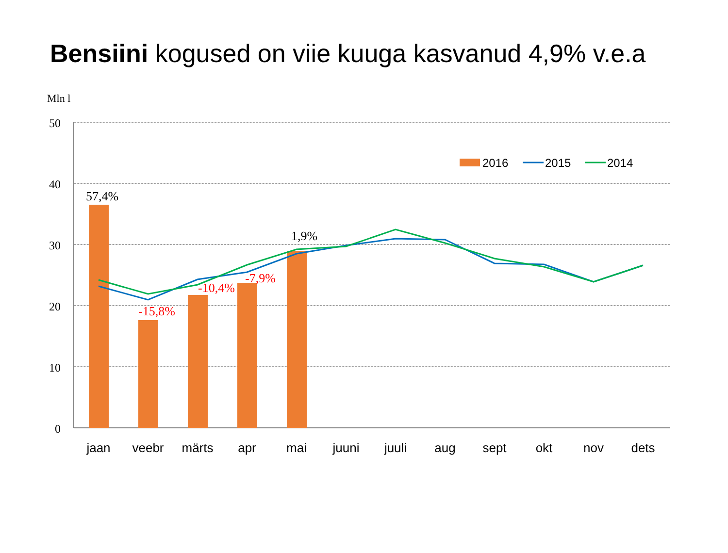Bensiini kogused on viie kuuga kasvanud 4,9% v.e.a
Mln l
50
40
30
20
10
0
57,4%
1,9%
-15,8%
-10,4%
-7,9%
2016
2015
2014
jaan
veebr
märts
apr
mai
juuni
juuli
aug
sept
okt
nov
dets